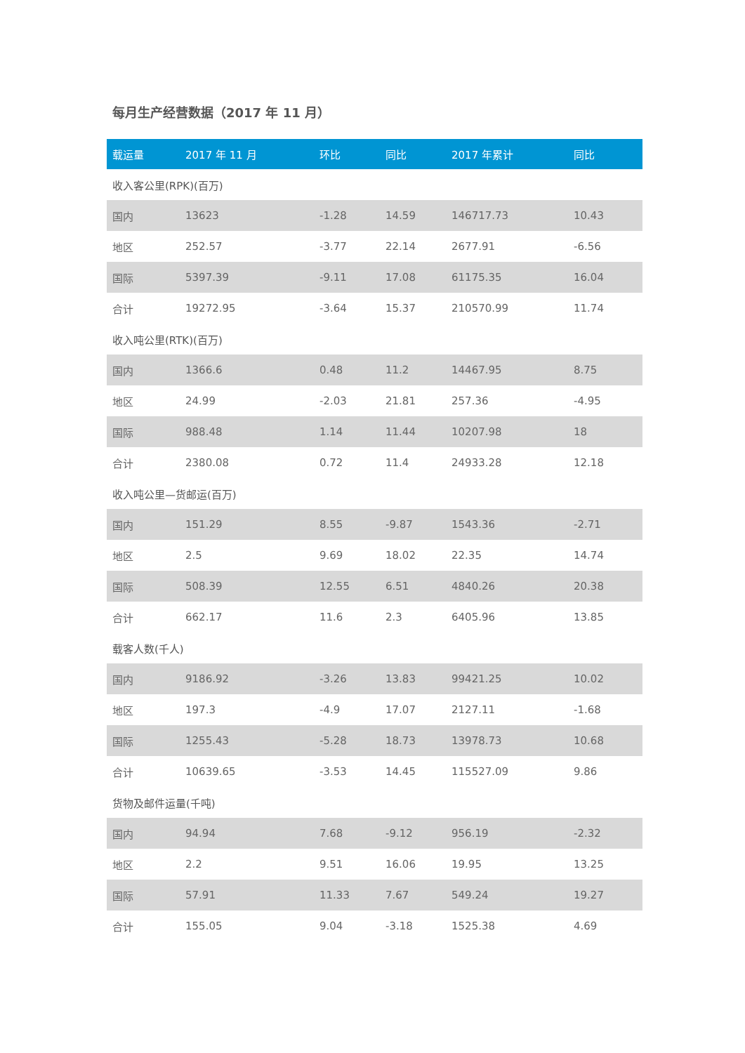每月生产经营数据（2017 年 11 月）
| 载运量 | 2017 年 11 月 | 环比 | 同比 | 2017 年累计 | 同比 |
| --- | --- | --- | --- | --- | --- |
| 收入客公里(RPK)(百万) | | | | | |
| 国内 | 13623 | -1.28 | 14.59 | 146717.73 | 10.43 |
| 地区 | 252.57 | -3.77 | 22.14 | 2677.91 | -6.56 |
| 国际 | 5397.39 | -9.11 | 17.08 | 61175.35 | 16.04 |
| 合计 | 19272.95 | -3.64 | 15.37 | 210570.99 | 11.74 |
| 收入吨公里(RTK)(百万) | | | | | |
| 国内 | 1366.6 | 0.48 | 11.2 | 14467.95 | 8.75 |
| 地区 | 24.99 | -2.03 | 21.81 | 257.36 | -4.95 |
| 国际 | 988.48 | 1.14 | 11.44 | 10207.98 | 18 |
| 合计 | 2380.08 | 0.72 | 11.4 | 24933.28 | 12.18 |
| 收入吨公里—货邮运(百万) | | | | | |
| 国内 | 151.29 | 8.55 | -9.87 | 1543.36 | -2.71 |
| 地区 | 2.5 | 9.69 | 18.02 | 22.35 | 14.74 |
| 国际 | 508.39 | 12.55 | 6.51 | 4840.26 | 20.38 |
| 合计 | 662.17 | 11.6 | 2.3 | 6405.96 | 13.85 |
| 载客人数(千人) | | | | | |
| 国内 | 9186.92 | -3.26 | 13.83 | 99421.25 | 10.02 |
| 地区 | 197.3 | -4.9 | 17.07 | 2127.11 | -1.68 |
| 国际 | 1255.43 | -5.28 | 18.73 | 13978.73 | 10.68 |
| 合计 | 10639.65 | -3.53 | 14.45 | 115527.09 | 9.86 |
| 货物及邮件运量(千吨) | | | | | |
| 国内 | 94.94 | 7.68 | -9.12 | 956.19 | -2.32 |
| 地区 | 2.2 | 9.51 | 16.06 | 19.95 | 13.25 |
| 国际 | 57.91 | 11.33 | 7.67 | 549.24 | 19.27 |
| 合计 | 155.05 | 9.04 | -3.18 | 1525.38 | 4.69 |